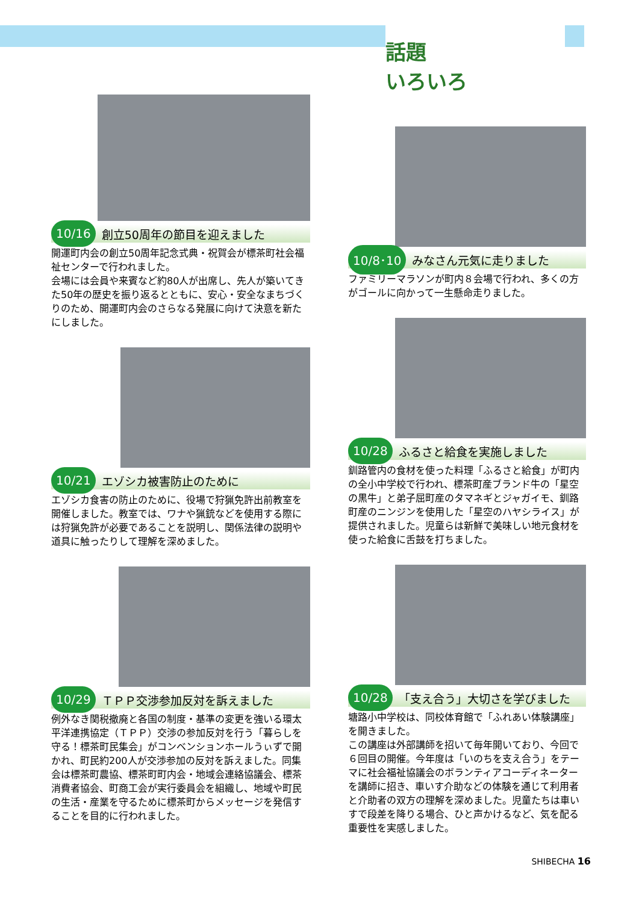話題
いろいろ
10/16
創立50周年の節目を迎えました
開運町内会の創立50周年記念式典・祝賀会が標茶町社会福祉センターで行われました。
会場には会員や来賓など約80人が出席し、先人が築いてきた50年の歴史を振り返るとともに、安心・安全なまちづくりのため、開運町内会のさらなる発展に向けて決意を新たにしました。
10/21
エゾシカ被害防止のために
エゾシカ食害の防止のために、役場で狩猟免許出前教室を開催しました。教室では、ワナや猟銃などを使用する際には狩猟免許が必要であることを説明し、関係法律の説明や道具に触ったりして理解を深めました。
10/29
ＴＰＰ交渉参加反対を訴えました
例外なき関税撤廃と各国の制度・基準の変更を強いる環太平洋連携協定（ＴＰＰ）交渉の参加反対を行う「暮らしを守る！標茶町民集会」がコンベンションホールうぃずで開かれ、町民約200人が交渉参加の反対を訴えました。同集会は標茶町農協、標茶町町内会・地域会連絡協議会、標茶消費者協会、町商工会が実行委員会を組織し、地域や町民の生活・産業を守るために標茶町からメッセージを発信することを目的に行われました。
10/8･10
みなさん元気に走りました
ファミリーマラソンが町内８会場で行われ、多くの方がゴールに向かって一生懸命走りました。
10/28
ふるさと給食を実施しました
釧路管内の食材を使った料理「ふるさと給食」が町内の全小中学校で行われ、標茶町産ブランド牛の「星空の黒牛」と弟子屈町産のタマネギとジャガイモ、釧路町産のニンジンを使用した「星空のハヤシライス」が提供されました。児童らは新鮮で美味しい地元食材を使った給食に舌鼓を打ちました。
10/28
「支え合う」大切さを学びました
塘路小中学校は、同校体育館で「ふれあい体験講座」を開きました。
この講座は外部講師を招いて毎年開いており、今回で６回目の開催。今年度は「いのちを支え合う」をテーマに社会福祉協議会のボランティアコーディネーターを講師に招き、車いす介助などの体験を通じて利用者と介助者の双方の理解を深めました。児童たちは車いすで段差を降りる場合、ひと声かけるなど、気を配る重要性を実感しました。
SHIBECHA 16